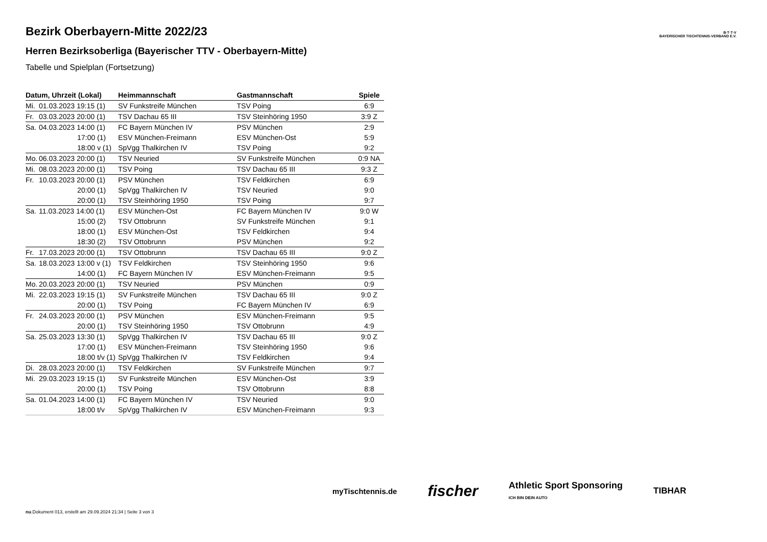B·T·T·V
BAYERISCHER TISCHTENNIS-VERBAND E.V.
Bezirk Oberbayern-Mitte 2022/23
Herren Bezirksoberliga (Bayerischer TTV - Oberbayern-Mitte)
Tabelle und Spielplan (Fortsetzung)
| Datum, Uhrzeit (Lokal) | Heimmannschaft | Gastmannschaft | Spiele |
| --- | --- | --- | --- |
| Mi. 01.03.2023 19:15 (1) | SV Funkstreife München | TSV Poing | 6:9 |
| Fr. 03.03.2023 20:00 (1) | TSV Dachau 65 III | TSV Steinhöring 1950 | 3:9 Z |
| Sa. 04.03.2023 14:00 (1) | FC Bayern München IV | PSV München | 2:9 |
| 17:00 (1) | ESV München-Freimann | ESV München-Ost | 5:9 |
| 18:00 v (1) | SpVgg Thalkirchen IV | TSV Poing | 9:2 |
| Mo. 06.03.2023 20:00 (1) | TSV Neuried | SV Funkstreife München | 0:9 NA |
| Mi. 08.03.2023 20:00 (1) | TSV Poing | TSV Dachau 65 III | 9:3 Z |
| Fr. 10.03.2023 20:00 (1) | PSV München | TSV Feldkirchen | 6:9 |
| 20:00 (1) | SpVgg Thalkirchen IV | TSV Neuried | 9:0 |
| 20:00 (1) | TSV Steinhöring 1950 | TSV Poing | 9:7 |
| Sa. 11.03.2023 14:00 (1) | ESV München-Ost | FC Bayern München IV | 9:0 W |
| 15:00 (2) | TSV Ottobrunn | SV Funkstreife München | 9:1 |
| 18:00 (1) | ESV München-Ost | TSV Feldkirchen | 9:4 |
| 18:30 (2) | TSV Ottobrunn | PSV München | 9:2 |
| Fr. 17.03.2023 20:00 (1) | TSV Ottobrunn | TSV Dachau 65 III | 9:0 Z |
| Sa. 18.03.2023 13:00 v (1) | TSV Feldkirchen | TSV Steinhöring 1950 | 9:6 |
| 14:00 (1) | FC Bayern München IV | ESV München-Freimann | 9:5 |
| Mo. 20.03.2023 20:00 (1) | TSV Neuried | PSV München | 0:9 |
| Mi. 22.03.2023 19:15 (1) | SV Funkstreife München | TSV Dachau 65 III | 9:0 Z |
| 20:00 (1) | TSV Poing | FC Bayern München IV | 6:9 |
| Fr. 24.03.2023 20:00 (1) | PSV München | ESV München-Freimann | 9:5 |
| 20:00 (1) | TSV Steinhöring 1950 | TSV Ottobrunn | 4:9 |
| Sa. 25.03.2023 13:30 (1) | SpVgg Thalkirchen IV | TSV Dachau 65 III | 9:0 Z |
| 17:00 (1) | ESV München-Freimann | TSV Steinhöring 1950 | 9:6 |
| 18:00 t/v (1) | SpVgg Thalkirchen IV | TSV Feldkirchen | 9:4 |
| Di. 28.03.2023 20:00 (1) | TSV Feldkirchen | SV Funkstreife München | 9:7 |
| Mi. 29.03.2023 19:15 (1) | SV Funkstreife München | ESV München-Ost | 3:9 |
| 20:00 (1) | TSV Poing | TSV Ottobrunn | 8:8 |
| Sa. 01.04.2023 14:00 (1) | FC Bayern München IV | TSV Neuried | 9:0 |
| 18:00 t/v | SpVgg Thalkirchen IV | ESV München-Freimann | 9:3 |
myTischtennis.de fischer Athletic Sport Sponsoring
ICH BIN DEIN AUTO TIBHAR
nu.Dokument 013, erstellt am 29.09.2024 21:34 | Seite 3 von 3